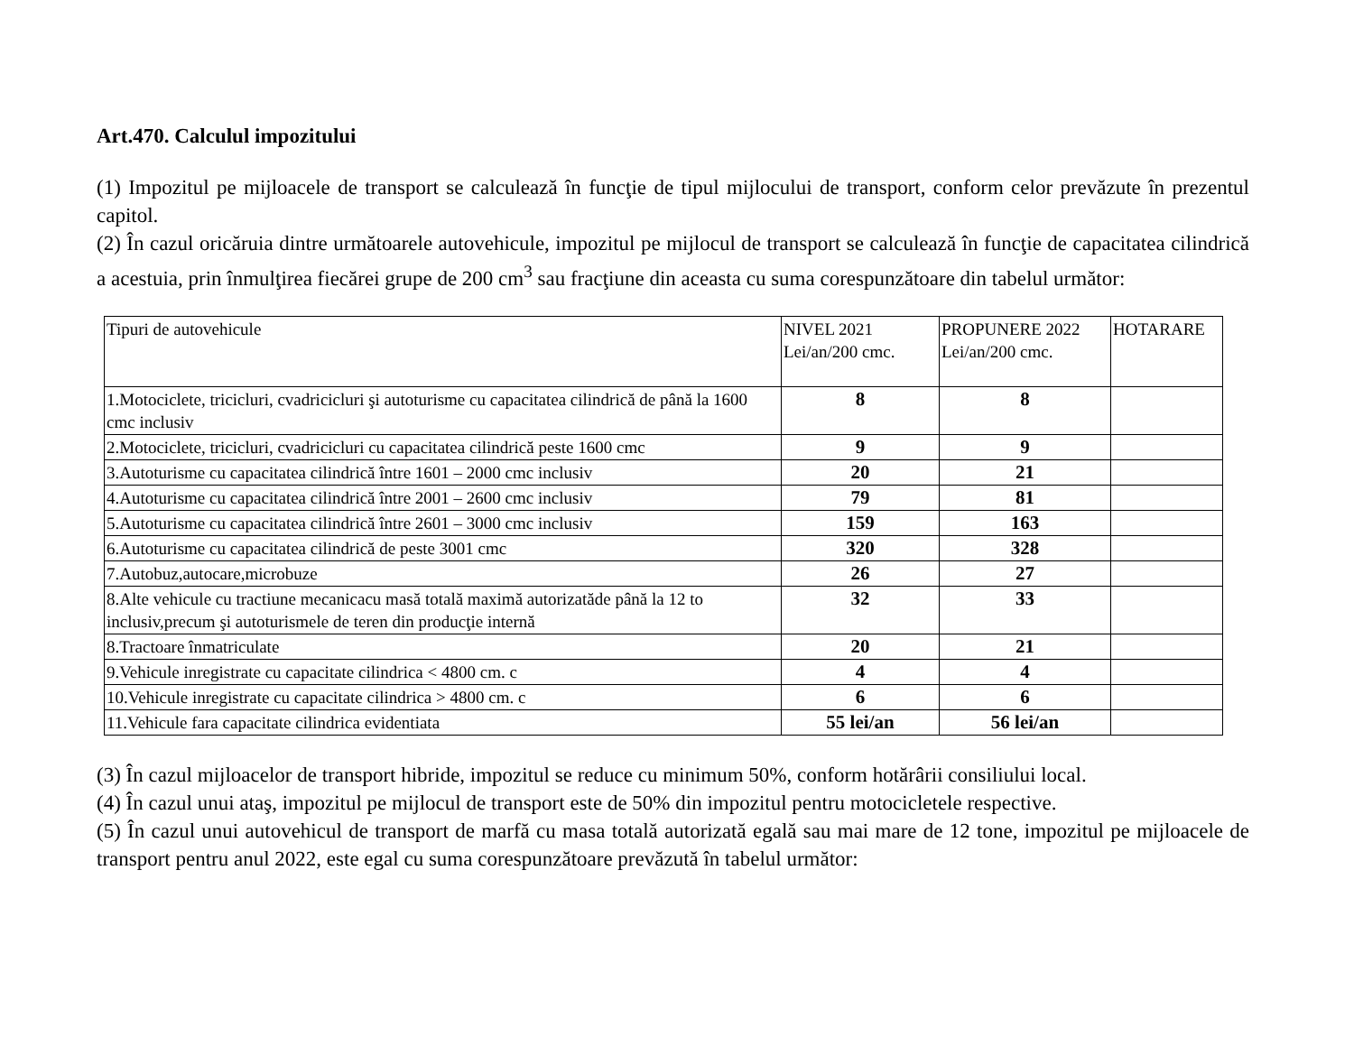Art.470. Calculul impozitului
(1) Impozitul pe mijloacele de transport se calculează în funcţie de tipul mijlocului de transport, conform celor prevăzute în prezentul capitol.
(2) În cazul oricăruia dintre următoarele autovehicule, impozitul pe mijlocul de transport se calculează în funcţie de capacitatea cilindrică a acestuia, prin înmulţirea fiecărei grupe de 200 cm<sup>3</sup> sau fracţiune din aceasta cu suma corespunzătoare din tabelul următor:
| Tipuri de autovehicule | NIVEL 2021 Lei/an/200 cmc. | PROPUNERE 2022 Lei/an/200 cmc. | HOTARARE |
| 1.Motociclete, tricicluri, cvadricicluri şi autoturisme cu capacitatea cilindrică de până la 1600 cmc inclusiv | 8 | 8 | |
| 2.Motociclete, tricicluri, cvadricicluri cu capacitatea cilindrică peste 1600 cmc | 9 | 9 | |
| 3.Autoturisme cu capacitatea cilindrică între 1601 – 2000 cmc inclusiv | 20 | 21 | |
| 4.Autoturisme cu capacitatea cilindrică între 2001 – 2600 cmc inclusiv | 79 | 81 | |
| 5.Autoturisme cu capacitatea cilindrică între 2601 – 3000 cmc inclusiv | 159 | 163 | |
| 6.Autoturisme cu capacitatea cilindrică de peste 3001 cmc | 320 | 328 | |
| 7.Autobuz,autocare,microbuze | 26 | 27 | |
| 8.Alte vehicule cu tractiune mecanicacu masă totală maximă autorizatăde până la 12 to inclusiv,precum şi autoturismele de teren din producţie internă | 32 | 33 | |
| 8.Tractoare înmatriculate | 20 | 21 | |
| 9.Vehicule inregistrate cu capacitate cilindrica < 4800 cm. c | 4 | 4 | |
| 10.Vehicule inregistrate cu capacitate cilindrica > 4800 cm. c | 6 | 6 | |
| 11.Vehicule fara capacitate cilindrica evidentiata | 55 lei/an | 56 lei/an | |
(3) În cazul mijloacelor de transport hibride, impozitul se reduce cu minimum 50%, conform hotărârii consiliului local.
(4) În cazul unui ataş, impozitul pe mijlocul de transport este de 50% din impozitul pentru motocicletele respective.
(5) În cazul unui autovehicul de transport de marfă cu masa totală autorizată egală sau mai mare de 12 tone, impozitul pe mijloacele de transport pentru anul 2022, este egal cu suma corespunzătoare prevăzută în tabelul următor: